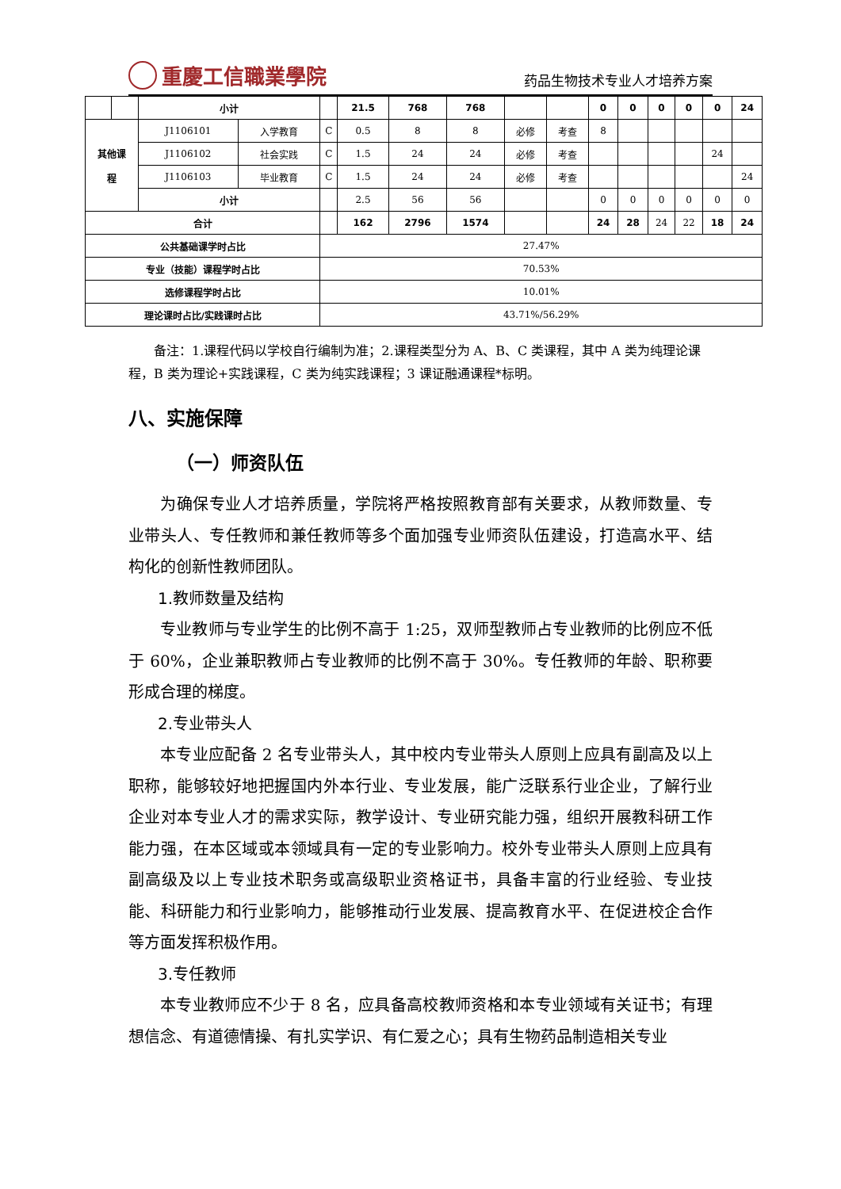重慶工信職業學院
药品生物技术专业人才培养方案
| | | 小计 | | | 21.5 | 768 | 768 | | | 0 | 0 | 0 | 0 | 0 | 24 |
| 其他课 程 | | J1106101 | 入学教育 | C | 0.5 | 8 | 8 | 必修 | 考查 | 8 | | | | | |
| | | J1106102 | 社会实践 | C | 1.5 | 24 | 24 | 必修 | 考查 | | | | | 24 | |
| | | J1106103 | 毕业教育 | C | 1.5 | 24 | 24 | 必修 | 考查 | | | | | | 24 |
| | | 小计 | | | 2.5 | 56 | 56 | | | 0 | 0 | 0 | 0 | 0 | 0 |
| 合计 | | | | | 162 | 2796 | 1574 | | | 24 | 28 | 24 | 22 | 18 | 24 |
| 公共基础课学时占比 | | | | 27.47% | | | | | | | | | | | |
| 专业（技能）课程学时占比 | | | | 70.53% | | | | | | | | | | | |
| 选修课程学时占比 | | | | 10.01% | | | | | | | | | | | |
| 理论课时占比/实践课时占比 | | | | 43.71%/56.29% | | | | | | | | | | | |
备注：1.课程代码以学校自行编制为准；2.课程类型分为 A、B、C 类课程，其中 A 类为纯理论课程，B 类为理论+实践课程，C 类为纯实践课程；3 课证融通课程*标明。
八、实施保障
（一）师资队伍
为确保专业人才培养质量，学院将严格按照教育部有关要求，从教师数量、专业带头人、专任教师和兼任教师等多个面加强专业师资队伍建设，打造高水平、结构化的创新性教师团队。
1.教师数量及结构
专业教师与专业学生的比例不高于 1:25，双师型教师占专业教师的比例应不低于 60%，企业兼职教师占专业教师的比例不高于 30%。专任教师的年龄、职称要形成合理的梯度。
2.专业带头人
本专业应配备 2 名专业带头人，其中校内专业带头人原则上应具有副高及以上职称，能够较好地把握国内外本行业、专业发展，能广泛联系行业企业，了解行业企业对本专业人才的需求实际，教学设计、专业研究能力强，组织开展教科研工作能力强，在本区域或本领域具有一定的专业影响力。校外专业带头人原则上应具有副高级及以上专业技术职务或高级职业资格证书，具备丰富的行业经验、专业技能、科研能力和行业影响力，能够推动行业发展、提高教育水平、在促进校企合作等方面发挥积极作用。
3.专任教师
本专业教师应不少于 8 名，应具备高校教师资格和本专业领域有关证书；有理想信念、有道德情操、有扎实学识、有仁爱之心；具有生物药品制造相关专业